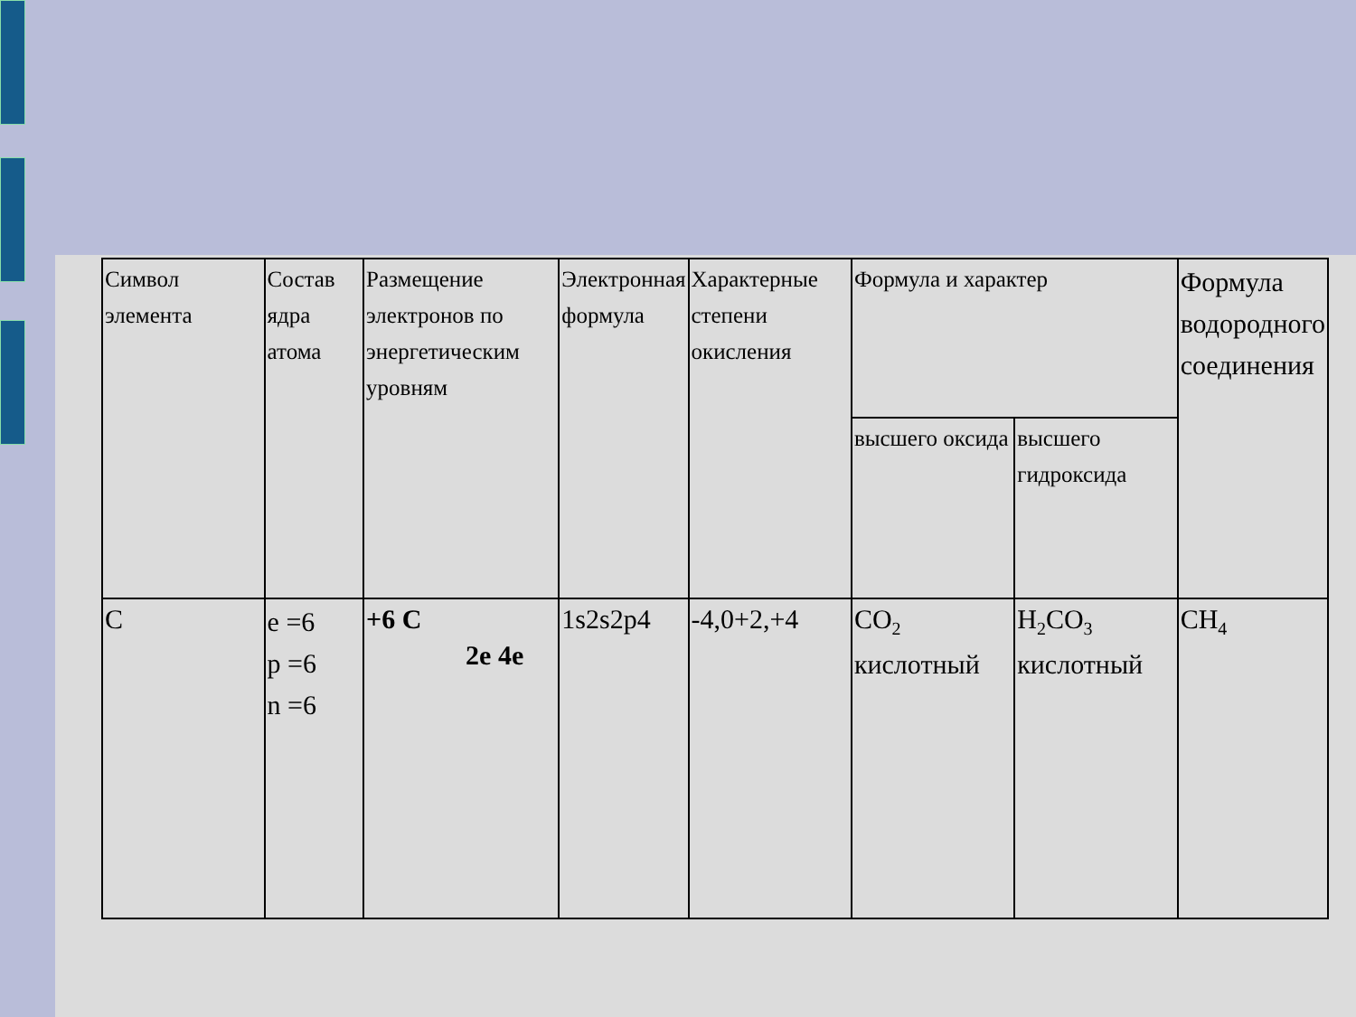| Символ элемента | Состав ядра атома | Размещение электронов по энергетическим уровням | Электронная формула | Характерные степени окисления | Формула и характер | | Формула водородного соединения |
| | | | | | высшего оксида | высшего гидроксида | |
| C | e =6 p =6 n =6 | +6 C 2e 4e | 1s2s2p4 | -4,0+2,+4 | CO<sub>2</sub> кислотный | H<sub>2</sub>CO<sub>3</sub> кислотный | CH<sub>4</sub> |